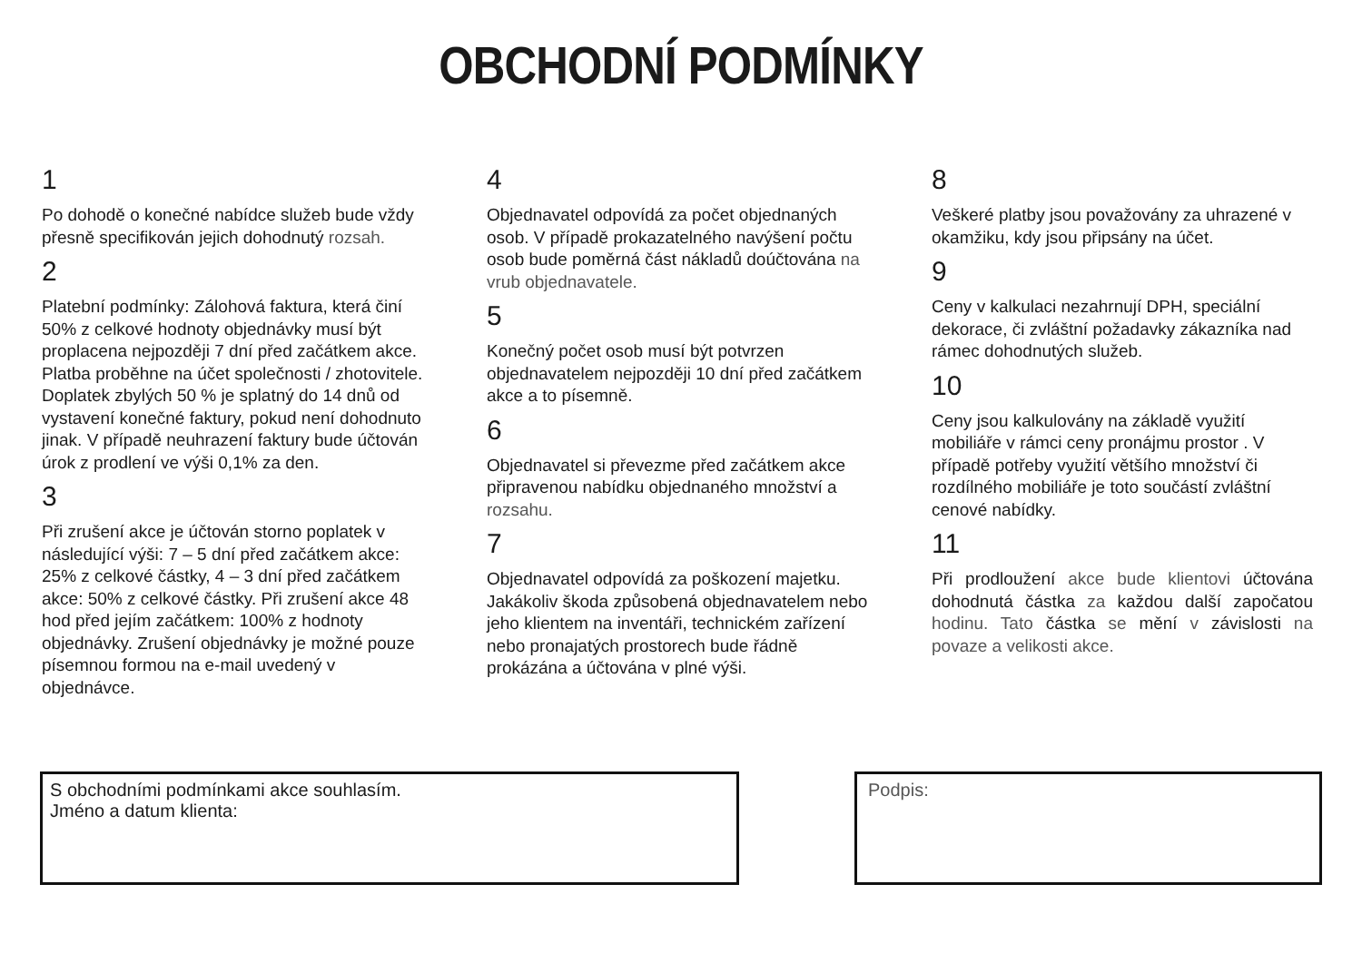OBCHODNÍ PODMÍNKY
1
Po dohodě o konečné nabídce služeb bude vždy přesně specifikován jejich dohodnutý rozsah.
2
Platební podmínky: Zálohová faktura, která činí 50% z celkové hodnoty objednávky musí být proplacena nejpozději 7 dní před začátkem akce. Platba proběhne na účet společnosti / zhotovitele. Doplatek zbylých 50 % je splatný do 14 dnů od vystavení konečné faktury, pokud není dohodnuto jinak. V případě neuhrazení faktury bude účtován úrok z prodlení ve výši 0,1% za den.
3
Při zrušení akce je účtován storno poplatek v následující výši: 7 – 5 dní před začátkem akce: 25% z celkové částky, 4 – 3 dní před začátkem akce: 50% z celkové částky. Při zrušení akce 48 hod před jejím začátkem: 100% z hodnoty objednávky. Zrušení objednávky je možné pouze písemnou formou na e-mail uvedený v objednávce.
4
Objednavatel odpovídá za počet objednaných osob. V případě prokazatelného navýšení počtu osob bude poměrná část nákladů doúčtována na vrub objednavatele.
5
Konečný počet osob musí být potvrzen objednavatelem nejpozději 10 dní před začátkem akce a to písemně.
6
Objednavatel si převezme před začátkem akce připravenou nabídku objednaného množství a rozsahu.
7
Objednavatel odpovídá za poškození majetku. Jakákoliv škoda způsobená objednavatelem nebo jeho klientem na inventáři, technickém zařízení nebo pronajatých prostorech bude řádně prokázána a účtována v plné výši.
8
Veškeré platby jsou považovány za uhrazené v okamžiku, kdy jsou připsány na účet.
9
Ceny v kalkulaci nezahrnují DPH, speciální dekorace, či zvláštní požadavky zákazníka nad rámec dohodnutých služeb.
10
Ceny jsou kalkulovány na základě využití mobiliáře v rámci ceny pronájmu prostor . V případě potřeby využití většího množství či rozdílného mobiliáře je toto součástí zvláštní cenové nabídky.
11
Při prodloužení akce bude klientovi účtována dohodnutá částka za každou další započatou hodinu. Tato částka se mění v závislosti na povaze a velikosti akce.
S obchodními podmínkami akce souhlasím.
Jméno a datum klienta:
Podpis: